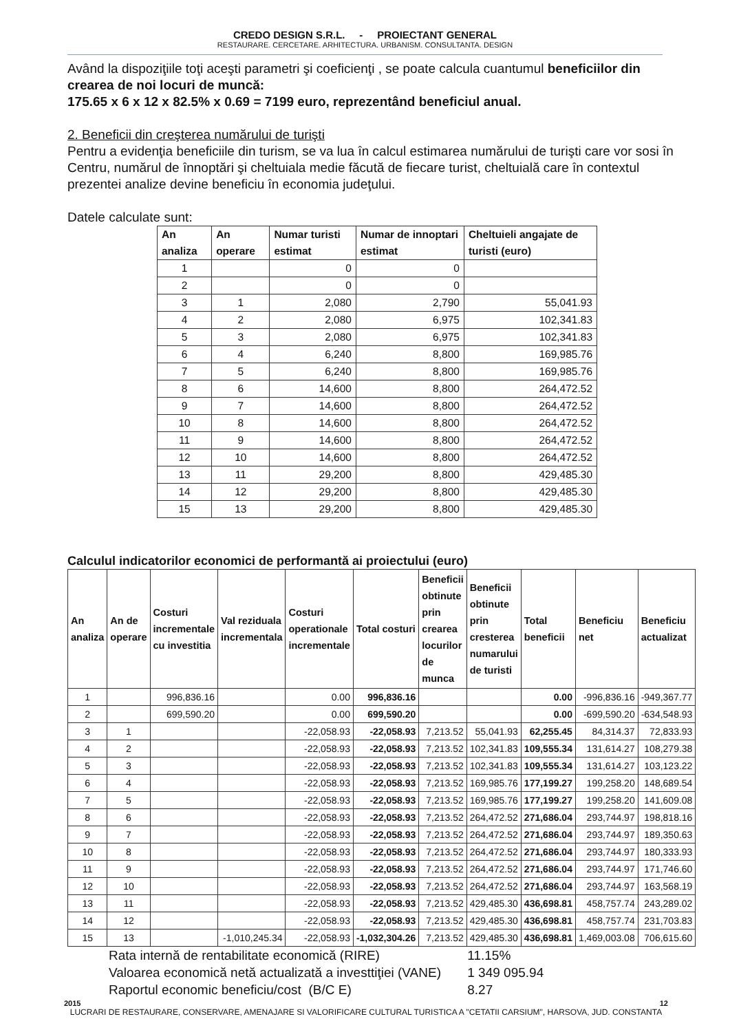CREDO DESIGN S.R.L. - PROIECTANT GENERAL
RESTAURARE. CERCETARE. ARHITECTURA. URBANISM. CONSULTANTA. DESIGN
Având la dispoziţiile toţi aceşti parametri şi coeficienţi , se poate calcula cuantumul beneficiilor din crearea de noi locuri de muncă:
175.65 x 6 x 12 x 82.5% x 0.69 = 7199 euro, reprezentând beneficiul anual.
2. Beneficii din creşterea numărului de turişti
Pentru a evidenţia beneficiile din turism, se va lua în calcul estimarea numărului de turişti care vor sosi în Centru, numărul de înnoptări şi cheltuiala medie făcută de fiecare turist, cheltuială care în contextul prezentei analize devine beneficiu în economia judeţului.
Datele calculate sunt:
| An analiza | An operare | Numar turisti estimat | Numar de innoptari estimat | Cheltuieli angajate de turisti (euro) |
| --- | --- | --- | --- | --- |
| 1 | | 0 | 0 | |
| 2 | | 0 | 0 | |
| 3 | 1 | 2,080 | 2,790 | 55,041.93 |
| 4 | 2 | 2,080 | 6,975 | 102,341.83 |
| 5 | 3 | 2,080 | 6,975 | 102,341.83 |
| 6 | 4 | 6,240 | 8,800 | 169,985.76 |
| 7 | 5 | 6,240 | 8,800 | 169,985.76 |
| 8 | 6 | 14,600 | 8,800 | 264,472.52 |
| 9 | 7 | 14,600 | 8,800 | 264,472.52 |
| 10 | 8 | 14,600 | 8,800 | 264,472.52 |
| 11 | 9 | 14,600 | 8,800 | 264,472.52 |
| 12 | 10 | 14,600 | 8,800 | 264,472.52 |
| 13 | 11 | 29,200 | 8,800 | 429,485.30 |
| 14 | 12 | 29,200 | 8,800 | 429,485.30 |
| 15 | 13 | 29,200 | 8,800 | 429,485.30 |
Calculul indicatorilor economici de performantă ai proiectului (euro)
| An analiza | An de operare | Costuri incrementale cu investitia | Val reziduala incrementala | Costuri operationale incrementale | Total costuri | Beneficii obtinute prin crearea locurilor de munca | Beneficii obtinute prin cresterea numarului de turisti | Total beneficii | Beneficiu net | Beneficiu actualizat |
| --- | --- | --- | --- | --- | --- | --- | --- | --- | --- | --- |
| 1 | | 996,836.16 | | 0.00 | 996,836.16 | | | 0.00 | -996,836.16 | -949,367.77 |
| 2 | | 699,590.20 | | 0.00 | 699,590.20 | | | 0.00 | -699,590.20 | -634,548.93 |
| 3 | 1 | | | -22,058.93 | -22,058.93 | 7,213.52 | 55,041.93 | 62,255.45 | 84,314.37 | 72,833.93 |
| 4 | 2 | | | -22,058.93 | -22,058.93 | 7,213.52 | 102,341.83 | 109,555.34 | 131,614.27 | 108,279.38 |
| 5 | 3 | | | -22,058.93 | -22,058.93 | 7,213.52 | 102,341.83 | 109,555.34 | 131,614.27 | 103,123.22 |
| 6 | 4 | | | -22,058.93 | -22,058.93 | 7,213.52 | 169,985.76 | 177,199.27 | 199,258.20 | 148,689.54 |
| 7 | 5 | | | -22,058.93 | -22,058.93 | 7,213.52 | 169,985.76 | 177,199.27 | 199,258.20 | 141,609.08 |
| 8 | 6 | | | -22,058.93 | -22,058.93 | 7,213.52 | 264,472.52 | 271,686.04 | 293,744.97 | 198,818.16 |
| 9 | 7 | | | -22,058.93 | -22,058.93 | 7,213.52 | 264,472.52 | 271,686.04 | 293,744.97 | 189,350.63 |
| 10 | 8 | | | -22,058.93 | -22,058.93 | 7,213.52 | 264,472.52 | 271,686.04 | 293,744.97 | 180,333.93 |
| 11 | 9 | | | -22,058.93 | -22,058.93 | 7,213.52 | 264,472.52 | 271,686.04 | 293,744.97 | 171,746.60 |
| 12 | 10 | | | -22,058.93 | -22,058.93 | 7,213.52 | 264,472.52 | 271,686.04 | 293,744.97 | 163,568.19 |
| 13 | 11 | | | -22,058.93 | -22,058.93 | 7,213.52 | 429,485.30 | 436,698.81 | 458,757.74 | 243,289.02 |
| 14 | 12 | | | -22,058.93 | -22,058.93 | 7,213.52 | 429,485.30 | 436,698.81 | 458,757.74 | 231,703.83 |
| 15 | 13 | | -1,010,245.34 | -22,058.93 | -1,032,304.26 | 7,213.52 | 429,485.30 | 436,698.81 | 1,469,003.08 | 706,615.60 |
Rata internă de rentabilitate economică (RIRE) 11.15%
Valoarea economică netă actualizată a investtiţiei (VANE) 1 349 095.94
Raportul economic beneficiu/cost (B/C E) 8.27
2015 12
LUCRARI DE RESTAURARE, CONSERVARE, AMENAJARE SI VALORIFICARE CULTURAL TURISTICA A "CETATII CARSIUM", HARSOVA, JUD. CONSTANTA